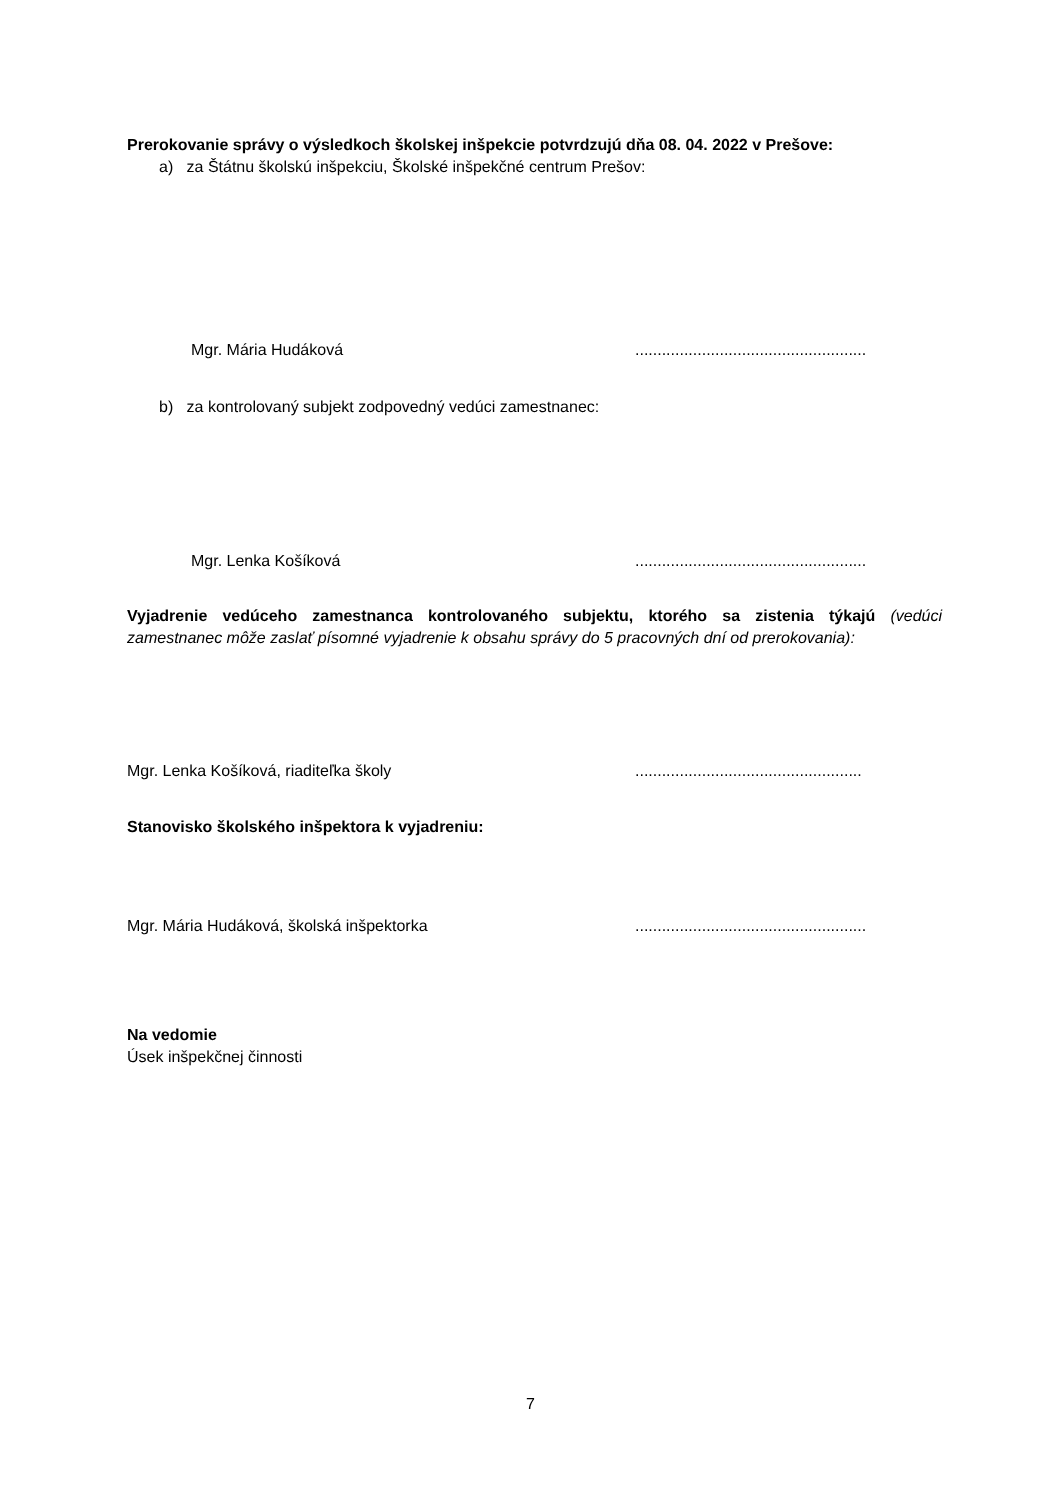Prerokovanie správy o výsledkoch školskej inšpekcie potvrdzujú dňa 08. 04. 2022 v Prešove:
a) za Štátnu školskú inšpekciu, Školské inšpekčné centrum Prešov:
Mgr. Mária Hudáková....................................................
b) za kontrolovaný subjekt zodpovedný vedúci zamestnanec:
Mgr. Lenka Košíková....................................................
Vyjadrenie vedúceho zamestnanca kontrolovaného subjektu, ktorého sa zistenia týkajú (vedúci zamestnanec môže zaslať písomné vyjadrenie k obsahu správy do 5 pracovných dní od prerokovania):
Mgr. Lenka Košíková, riaditeľka školy...................................................
Stanovisko školského inšpektora k vyjadreniu:
Mgr. Mária Hudáková, školská inšpektorka....................................................
Na vedomie
Úsek inšpekčnej činnosti
7